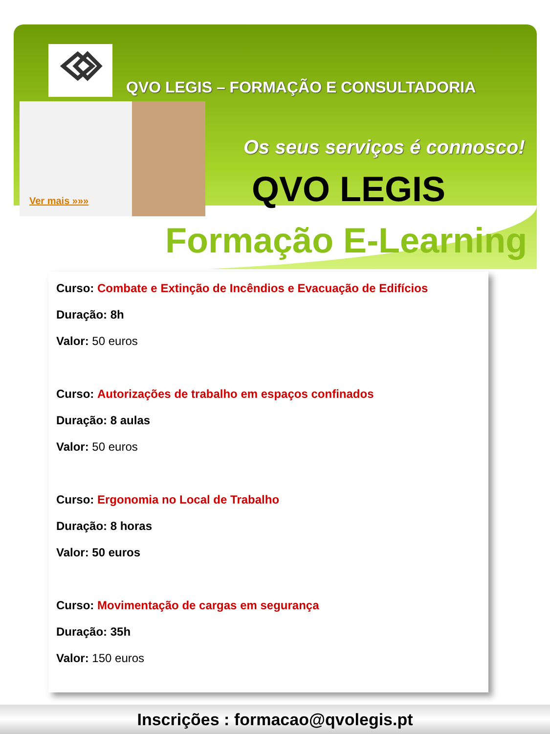QVO LEGIS – FORMAÇÃO E CONSULTADORIA
Ver mais »»»
Os seus serviços é connosco!
QVO LEGIS
Formação E-Learning
Curso: Combate e Extinção de Incêndios e Evacuação de Edifícios
Duração: 8h
Valor: 50 euros
Curso: Autorizações de trabalho em espaços confinados
Duração: 8 aulas
Valor: 50 euros
Curso: Ergonomia no Local de Trabalho
Duração: 8 horas
Valor: 50 euros
Curso: Movimentação de cargas em segurança
Duração: 35h
Valor: 150 euros
Inscrições : formacao@qvolegis.pt